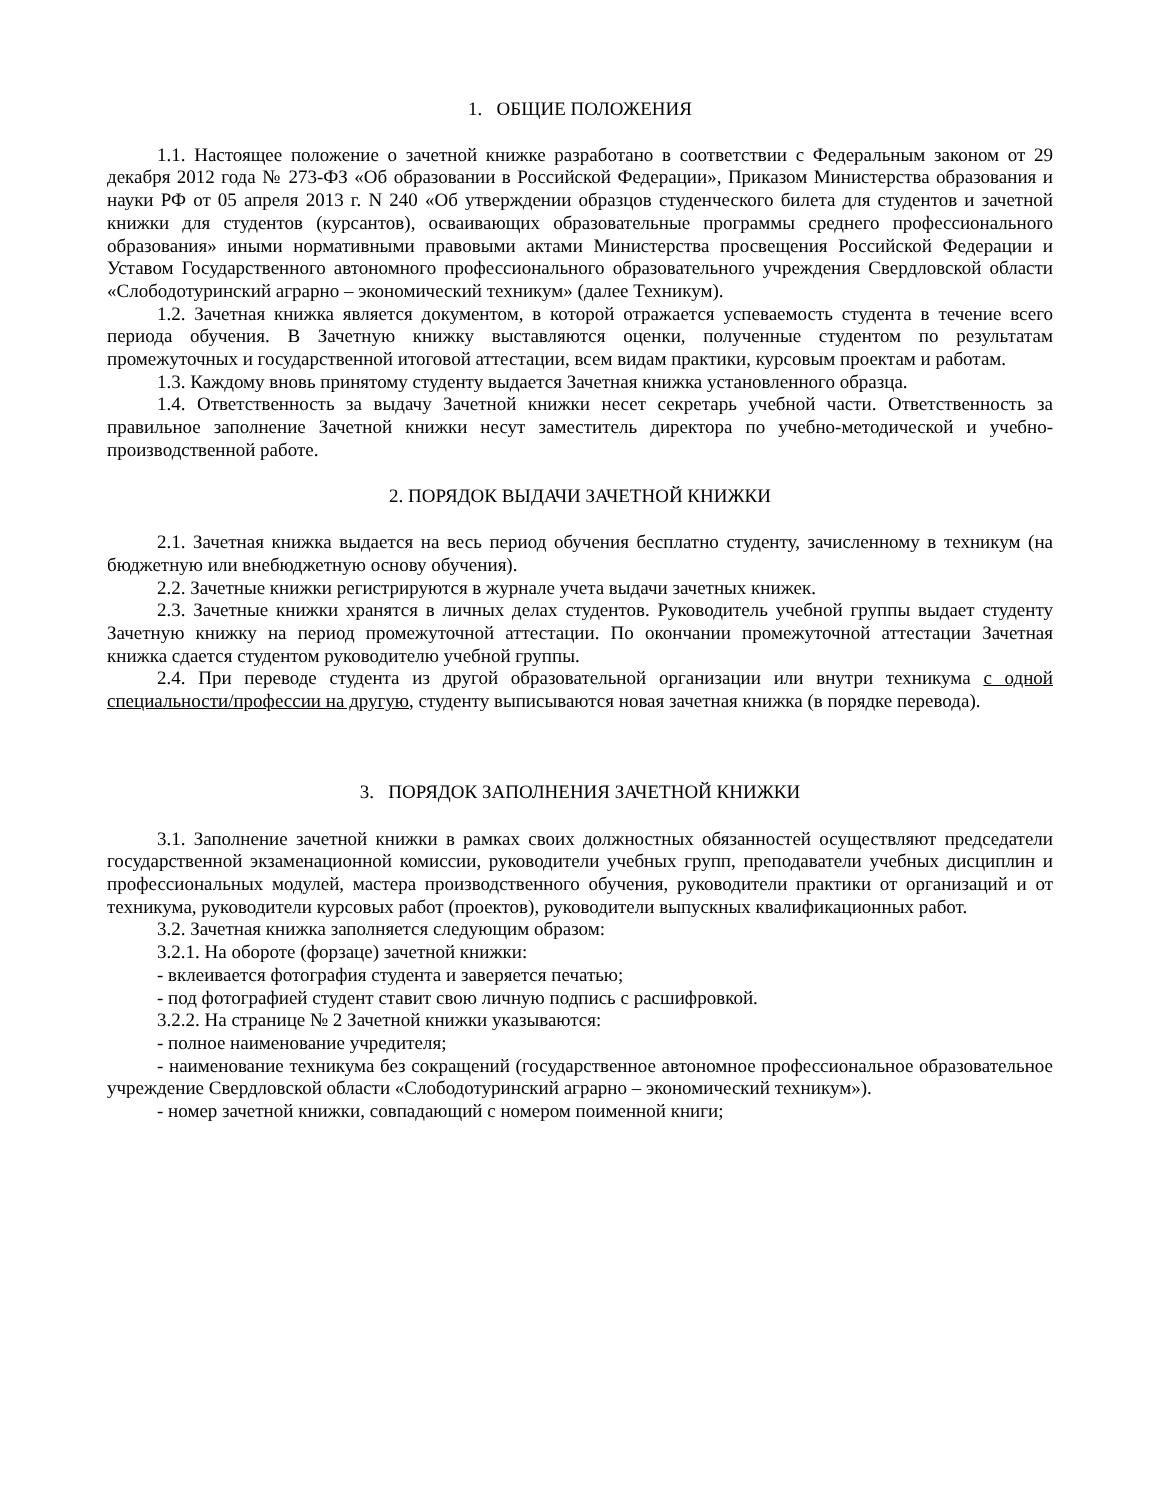1. ОБЩИЕ ПОЛОЖЕНИЯ
1.1. Настоящее положение о зачетной книжке разработано в соответствии с Федеральным законом от 29 декабря 2012 года № 273-ФЗ «Об образовании в Российской Федерации», Приказом Министерства образования и науки РФ от 05 апреля 2013 г. N 240 «Об утверждении образцов студенческого билета для студентов и зачетной книжки для студентов (курсантов), осваивающих образовательные программы среднего профессионального образования» иными нормативными правовыми актами Министерства просвещения Российской Федерации и Уставом Государственного автономного профессионального образовательного учреждения Свердловской области «Слободотуринский аграрно – экономический техникум» (далее Техникум).
1.2. Зачетная книжка является документом, в которой отражается успеваемость студента в течение всего периода обучения. В Зачетную книжку выставляются оценки, полученные студентом по результатам промежуточных и государственной итоговой аттестации, всем видам практики, курсовым проектам и работам.
1.3. Каждому вновь принятому студенту выдается Зачетная книжка установленного образца.
1.4. Ответственность за выдачу Зачетной книжки несет секретарь учебной части. Ответственность за правильное заполнение Зачетной книжки несут заместитель директора по учебно-методической и учебно-производственной работе.
2. ПОРЯДОК ВЫДАЧИ ЗАЧЕТНОЙ КНИЖКИ
2.1. Зачетная книжка выдается на весь период обучения бесплатно студенту, зачисленному в техникум (на бюджетную или внебюджетную основу обучения).
2.2. Зачетные книжки регистрируются в журнале учета выдачи зачетных книжек.
2.3. Зачетные книжки хранятся в личных делах студентов. Руководитель учебной группы выдает студенту Зачетную книжку на период промежуточной аттестации. По окончании промежуточной аттестации Зачетная книжка сдается студентом руководителю учебной группы.
2.4. При переводе студента из другой образовательной организации или внутри техникума с одной специальности/профессии на другую, студенту выписываются новая зачетная книжка (в порядке перевода).
3. ПОРЯДОК ЗАПОЛНЕНИЯ ЗАЧЕТНОЙ КНИЖКИ
3.1. Заполнение зачетной книжки в рамках своих должностных обязанностей осуществляют председатели государственной экзаменационной комиссии, руководители учебных групп, преподаватели учебных дисциплин и профессиональных модулей, мастера производственного обучения, руководители практики от организаций и от техникума, руководители курсовых работ (проектов), руководители выпускных квалификационных работ.
3.2. Зачетная книжка заполняется следующим образом:
3.2.1. На обороте (форзаце) зачетной книжки:
- вклеивается фотография студента и заверяется печатью;
- под фотографией студент ставит свою личную подпись с расшифровкой.
3.2.2. На странице № 2 Зачетной книжки указываются:
- полное наименование учредителя;
- наименование техникума без сокращений (государственное автономное профессиональное образовательное учреждение Свердловской области «Слободотуринский аграрно – экономический техникум»).
- номер зачетной книжки, совпадающий с номером поименной книги;